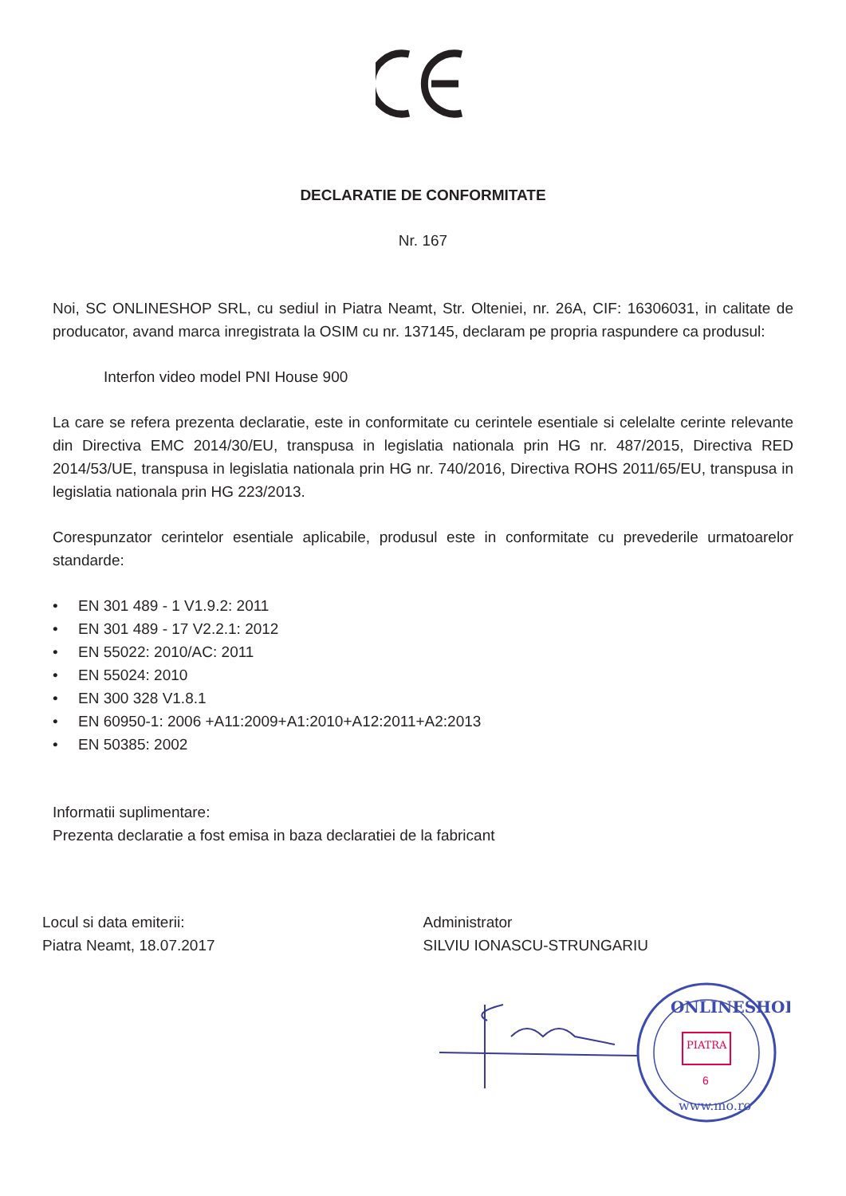DECLARATIE DE CONFORMITATE
Nr. 167
Noi, SC ONLINESHOP SRL, cu sediul in Piatra Neamt, Str. Olteniei, nr. 26A, CIF: 16306031, in calitate de producator, avand marca inregistrata la OSIM cu nr. 137145, declaram pe propria raspundere ca produsul:
Interfon video model PNI House 900
La care se refera prezenta declaratie, este in conformitate cu cerintele esentiale si celelalte cerinte relevante din Directiva EMC 2014/30/EU, transpusa in legislatia nationala prin HG nr. 487/2015, Directiva RED 2014/53/UE, transpusa in legislatia nationala prin HG nr. 740/2016, Directiva ROHS 2011/65/EU, transpusa in legislatia nationala prin HG 223/2013.
Corespunzator cerintelor esentiale aplicabile, produsul este in conformitate cu prevederile urmatoarelor standarde:
• EN 301 489 - 1 V1.9.2: 2011
• EN 301 489 - 17 V2.2.1: 2012
• EN 55022: 2010/AC: 2011
• EN 55024: 2010
• EN 300 328 V1.8.1
• EN 60950-1: 2006 +A11:2009+A1:2010+A12:2011+A2:2013
• EN 50385: 2002
Informatii suplimentare:
Prezenta declaratie a fost emisa in baza declaratiei de la fabricant
Locul si data emiterii:
Piatra Neamt, 18.07.2017
Administrator
SILVIU IONASCU-STRUNGARIU
ONLINESHOP
PIATRA
6
www.mo.ro